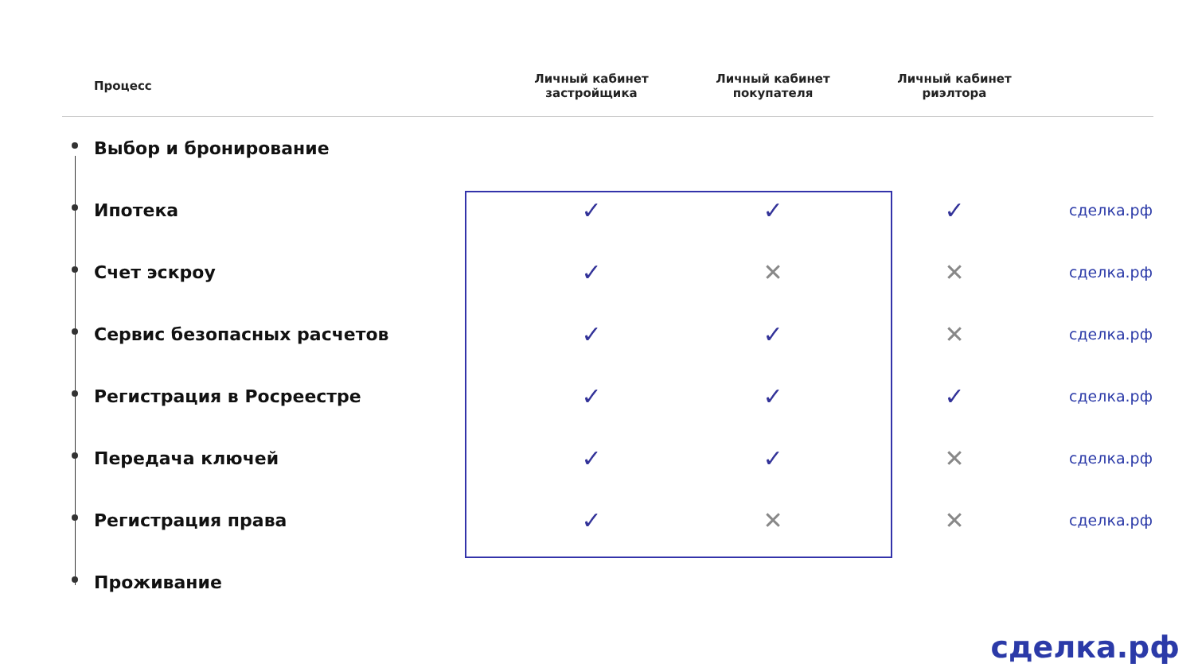| Процесс | Личный кабинет застройщика | Личный кабинет покупателя | Личный кабинет риэлтора | |
| --- | --- | --- | --- | --- |
| Выбор и бронирование | | | | |
| Ипотека | ✓ | ✓ | ✓ | сделка.рф |
| Счет эскроу | ✓ | ✕ | ✕ | сделка.рф |
| Сервис безопасных расчетов | ✓ | ✓ | ✕ | сделка.рф |
| Регистрация в Росреестре | ✓ | ✓ | ✓ | сделка.рф |
| Передача ключей | ✓ | ✓ | ✕ | сделка.рф |
| Регистрация права | ✓ | ✕ | ✕ | сделка.рф |
| Проживание | | | | |
сделка.рф